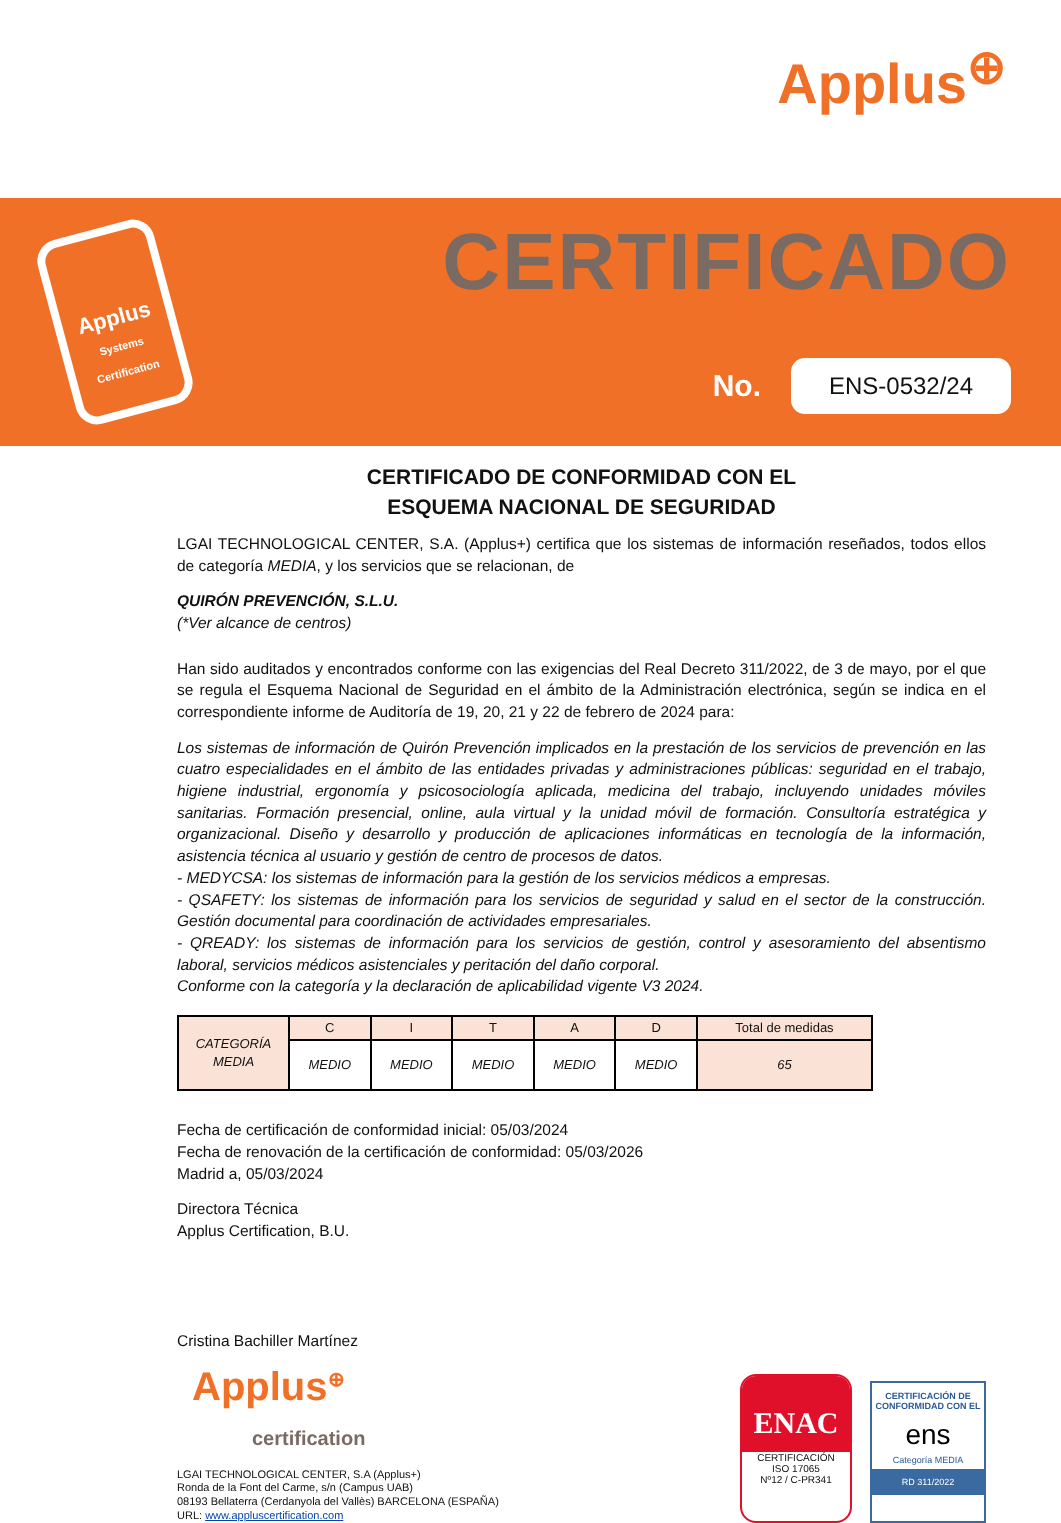Applus<sup>⊕</sup>
Applus
Systems Certification
CERTIFICADO
No.
ENS-0532/24
CERTIFICADO DE CONFORMIDAD CON EL
ESQUEMA NACIONAL DE SEGURIDAD
LGAI TECHNOLOGICAL CENTER, S.A. (Applus+) certifica que los sistemas de información reseñados, todos ellos de categoría MEDIA, y los servicios que se relacionan, de
QUIRÓN PREVENCIÓN, S.L.U.
(*Ver alcance de centros)
Han sido auditados y encontrados conforme con las exigencias del Real Decreto 311/2022, de 3 de mayo, por el que se regula el Esquema Nacional de Seguridad en el ámbito de la Administración electrónica, según se indica en el correspondiente informe de Auditoría de 19, 20, 21 y 22 de febrero de 2024 para:
Los sistemas de información de Quirón Prevención implicados en la prestación de los servicios de prevención en las cuatro especialidades en el ámbito de las entidades privadas y administraciones públicas: seguridad en el trabajo, higiene industrial, ergonomía y psicosociología aplicada, medicina del trabajo, incluyendo unidades móviles sanitarias. Formación presencial, online, aula virtual y la unidad móvil de formación. Consultoría estratégica y organizacional. Diseño y desarrollo y producción de aplicaciones informáticas en tecnología de la información, asistencia técnica al usuario y gestión de centro de procesos de datos.
- MEDYCSA: los sistemas de información para la gestión de los servicios médicos a empresas.
- QSAFETY: los sistemas de información para los servicios de seguridad y salud en el sector de la construcción. Gestión documental para coordinación de actividades empresariales.
- QREADY: los sistemas de información para los servicios de gestión, control y asesoramiento del absentismo laboral, servicios médicos asistenciales y peritación del daño corporal.
Conforme con la categoría y la declaración de aplicabilidad vigente V3 2024.
| CATEGORÍA MEDIA | C | I | T | A | D | Total de medidas |
| | MEDIO | MEDIO | MEDIO | MEDIO | MEDIO | 65 |
Fecha de certificación de conformidad inicial: 05/03/2024
Fecha de renovación de la certificación de conformidad: 05/03/2026
Madrid a, 05/03/2024
Directora Técnica
Applus Certification, B.U.
Cristina Bachiller Martínez
Applus<sup>⊕</sup>
certification
LGAI TECHNOLOGICAL CENTER, S.A (Applus+)
Ronda de la Font del Carme, s/n (Campus UAB)
08193 Bellaterra (Cerdanyola del Vallès) BARCELONA (ESPAÑA)
URL: www.appluscertification.com
ENAC CERTIFICACIÓN
ISO 17065
Nº12 / C-PR341
CERTIFICACIÓN DE CONFORMIDAD CON EL
ens
Categoría MEDIA
RD 311/2022